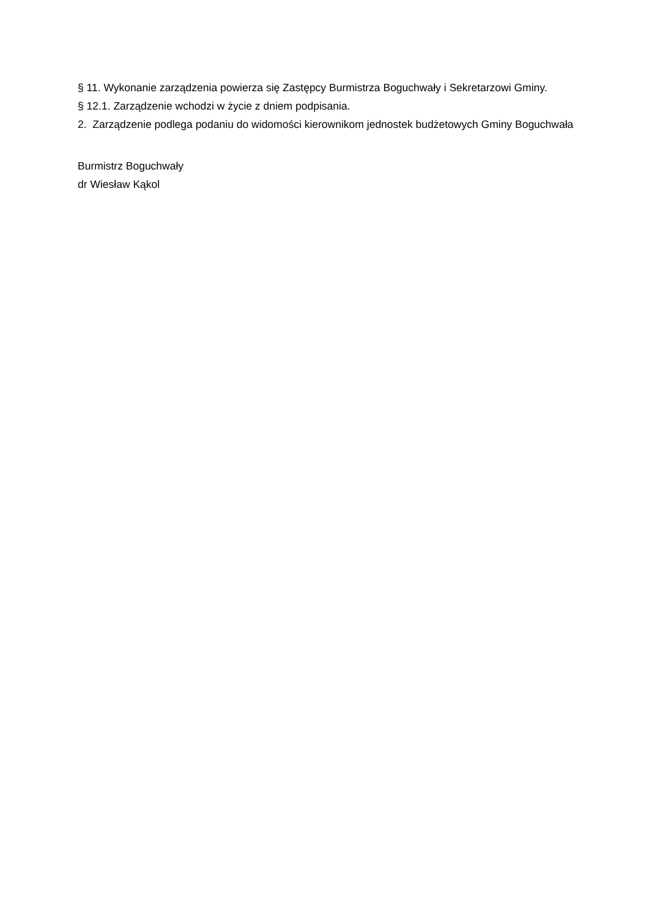§ 11. Wykonanie zarządzenia powierza się Zastępcy Burmistrza Boguchwały i Sekretarzowi Gminy.
§ 12.1. Zarządzenie wchodzi w życie z dniem podpisania.
2. Zarządzenie podlega podaniu do widomości kierownikom jednostek budżetowych Gminy Boguchwała
Burmistrz Boguchwały
dr Wiesław Kąkol